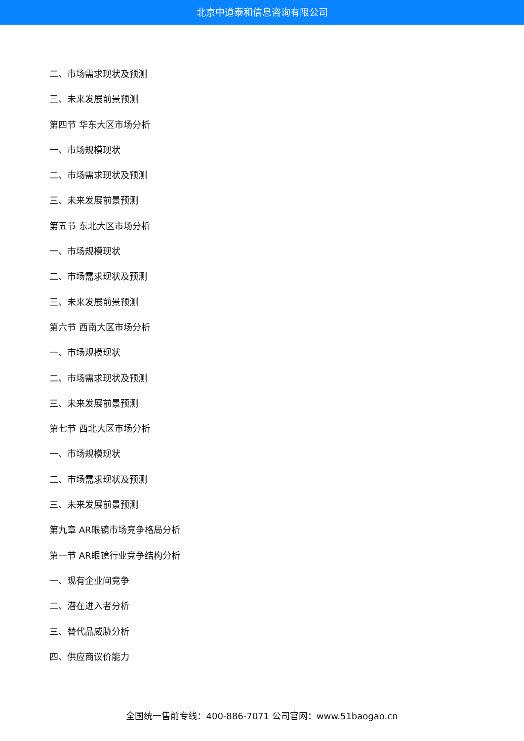北京中道泰和信息咨询有限公司
二、市场需求现状及预测
三、未来发展前景预测
第四节 华东大区市场分析
一、市场规模现状
二、市场需求现状及预测
三、未来发展前景预测
第五节 东北大区市场分析
一、市场规模现状
二、市场需求现状及预测
三、未来发展前景预测
第六节 西南大区市场分析
一、市场规模现状
二、市场需求现状及预测
三、未来发展前景预测
第七节 西北大区市场分析
一、市场规模现状
二、市场需求现状及预测
三、未来发展前景预测
第九章 AR眼镜市场竞争格局分析
第一节 AR眼镜行业竞争结构分析
一、现有企业间竞争
二、潜在进入者分析
三、替代品威胁分析
四、供应商议价能力
全国统一售前专线：400-886-7071 公司官网：www.51baogao.cn